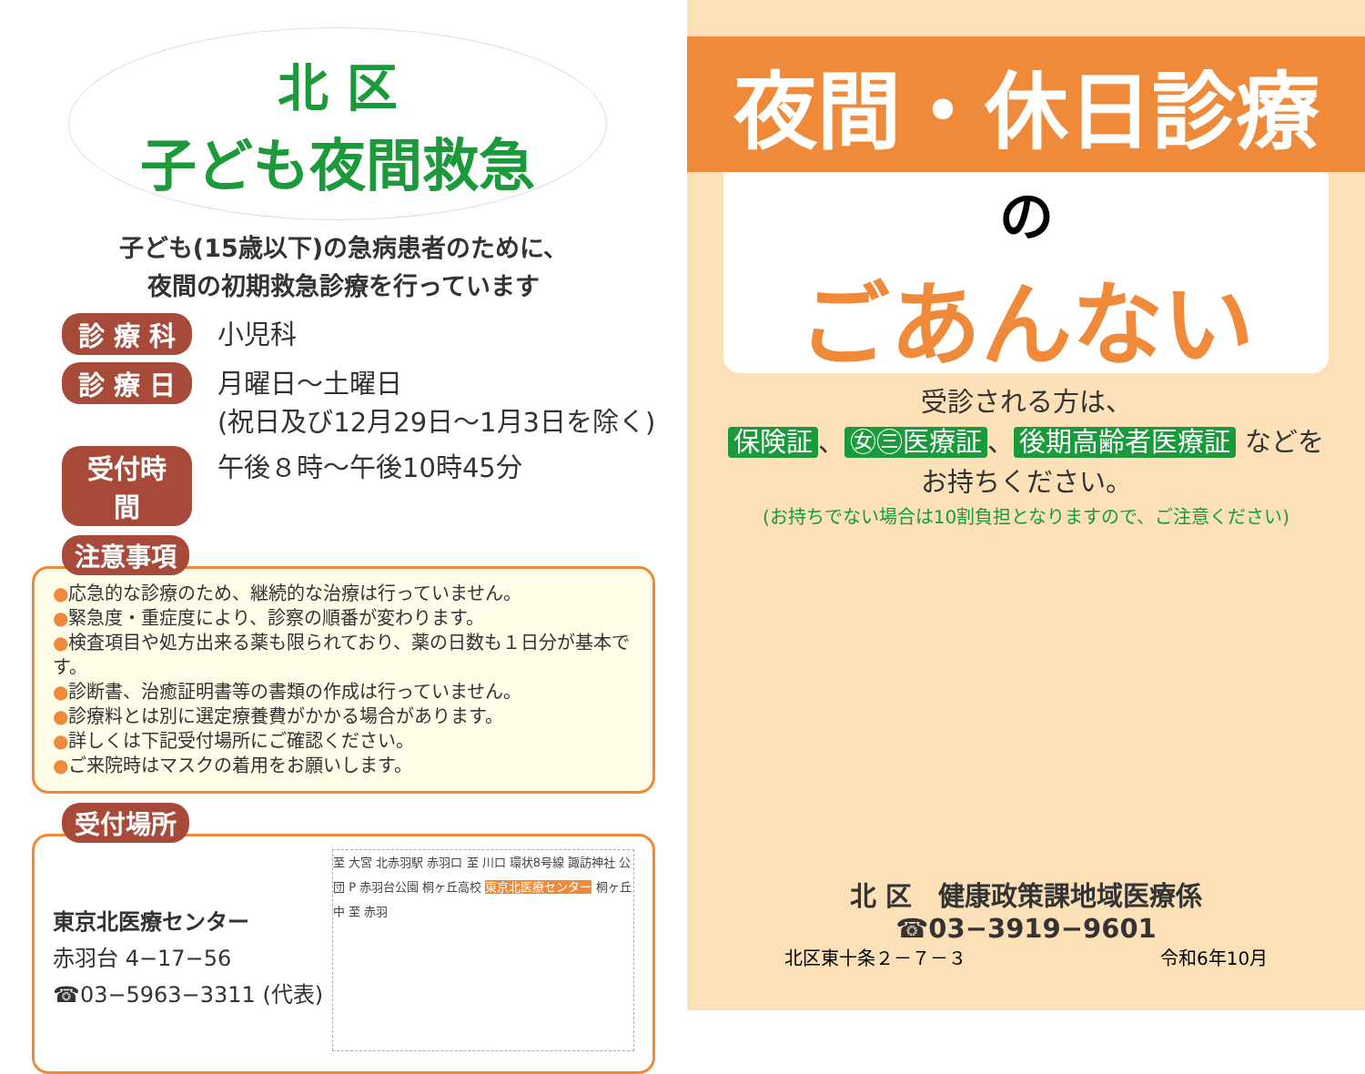北 区
子ども夜間救急
子ども(15歳以下)の急病患者のために、
夜間の初期救急診療を行っています
診 療 科 小児科
診 療 日 月曜日～土曜日
(祝日及び12月29日～1月3日を除く)
受付時間 午後８時～午後10時45分
注意事項
●応急的な診療のため、継続的な治療は行っていません。
●緊急度・重症度により、診察の順番が変わります。
●検査項目や処方出来る薬も限られており、薬の日数も１日分が基本です。
●診断書、治癒証明書等の書類の作成は行っていません。
●診療料とは別に選定療養費がかかる場合があります。
●詳しくは下記受付場所にご確認ください。
●ご来院時はマスクの着用をお願いします。
受付場所
東京北医療センター
赤羽台 4−17−56
☎03−5963−3311 (代表)
至 大宮 北赤羽駅 赤羽口 至 川口 環状8号線 諏訪神社 公団 P 赤羽台公園 桐ヶ丘高校 東京北医療センター 桐ヶ丘中 至 赤羽
夜間・休日診療
の
ごあんない
受診される方は、
保険証 、 ㊛㊂医療証 、 後期高齢者医療証 などを
お持ちください。
(お持ちでない場合は10割負担となりますので、ご注意ください)
北 区　健康政策課地域医療係
☎03−3919−9601
北区東十条２－７－３ 令和6年10月